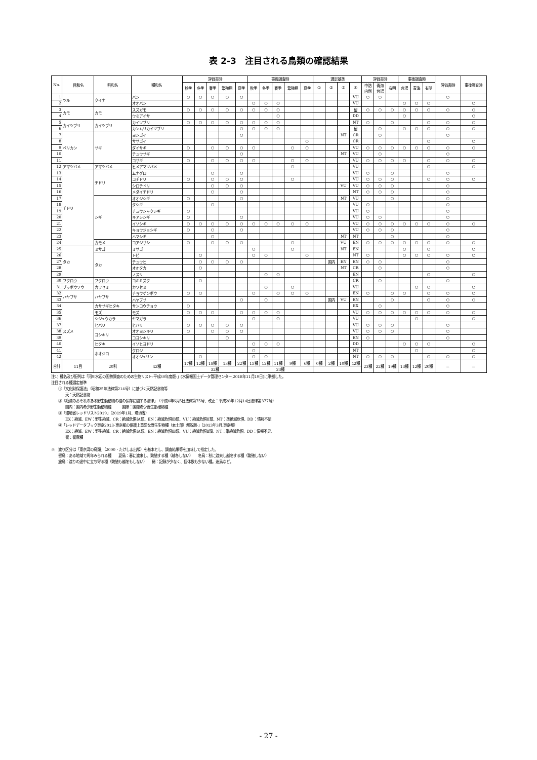表 2-3　注目される鳥類の確認結果
| No. | 目和名 | 科和名 | 種和名 | 評価書時 | | | | | 事後調査時 | | | | | 選定基準 | | | | 評価書時 | | | 事後調査時 | | | 評価書時 | 事後調査時 |
| --- | --- | --- | --- | --- | --- | --- | --- | --- | --- | --- | --- | --- | --- | --- | --- | --- | --- | --- | --- | --- | --- | --- | --- | --- | --- |
| | | | | 秋季 | 冬季 | 春季 | 繁殖期 | 夏季 | 秋季 | 冬季 | 春季 | 繁殖期 | 夏季 | ① | ② | ③ | ④ | 中防 内側 | 青海 台場 | 有明 | 台場 | 青海 | 有明 | | |
| 1 | ツル | クイナ | バン | ○ | ○ | ○ | ○ | ○ | | | | | | | | | VU | ○ | ○ | | | | | ○ | |
| 2 | | | オオバン | | | | | | ○ | ○ | ○ | | | | | | VU | | | | ○ | ○ | ○ | | ○ |
| 3 | カモ | カモ | スズガモ | ○ | ○ | ○ | ○ | ○ | ○ | ○ | ○ | | | | | | 留 | ○ | ○ | ○ | ○ | ○ | ○ | ○ | ○ |
| 4 | | | ウミアイサ | | | | | | | | ○ | | | | | | DD | | | | ○ | | | | ○ |
| 5 | カイツブリ | カイツブリ | カイツブリ | ○ | ○ | ○ | ○ | ○ | ○ | ○ | ○ | | | | | | NT | ○ | | ○ | | | ○ | ○ | ○ |
| 6 | | | カンムリカイツブリ | | | | | ○ | ○ | ○ | ○ | | | | | | 留 | | ○ | | ○ | ○ | ○ | ○ | ○ |
| 7 | ペリカン | サギ | ヨシゴイ | | | | | ○ | | | | | | | | NT | CR | | ○ | | | | | ○ | |
| 8 | | | ササゴイ | | | | | | | | | | ○ | | | | CR | | | | | | ○ | | ○ |
| 9 | | | ダイサギ | ○ | | ○ | ○ | ○ | ○ | | | ○ | ○ | | | | VU | ○ | ○ | ○ | ○ | ○ | ○ | ○ | ○ |
| 10 | | | チュウサギ | | | | | ○ | | | | | | | | NT | VU | | ○ | | | | | ○ | |
| 11 | | | コサギ | ○ | | ○ | ○ | ○ | ○ | | | ○ | ○ | | | | VU | ○ | ○ | ○ | ○ | | ○ | ○ | ○ |
| 12 | アマツバメ | アマツバメ | ヒメアマツバメ | | | | | | | | | ○ | | | | | VU | | | | | | ○ | | ○ |
| 13 | チドリ | チドリ | ムナグロ | | | ○ | | ○ | | | | | | | | | VU | ○ | | ○ | | | | ○ | |
| 14 | | | コチドリ | ○ | | ○ | ○ | ○ | | | | ○ | | | | | VU | ○ | ○ | ○ | | | ○ | ○ | ○ |
| 15 | | | シロチドリ | | | ○ | ○ | ○ | | | | | | | | VU | VU | ○ | ○ | ○ | | | | ○ | |
| 16 | | | メダイチドリ | | | ○ | | ○ | | | | | | | | | NT | ○ | ○ | ○ | | | | ○ | |
| 17 | | シギ | オオジシギ | ○ | | | | ○ | | | | | | | | NT | VU | | | ○ | | | | ○ | |
| 18 | | | タシギ | | | ○ | | | | | | | | | | | VU | ○ | | | | | | ○ | |
| 19 | | | チュウシャクシギ | ○ | | | | | | | | | | | | | VU | ○ | | | | | | ○ | |
| 20 | | | キアシシギ | ○ | | | | ○ | | | | | | | | | VU | ○ | ○ | | | | | ○ | |
| 21 | | | イソシギ | ○ | ○ | ○ | ○ | ○ | ○ | ○ | ○ | ○ | ○ | | | | VU | ○ | ○ | ○ | ○ | ○ | ○ | ○ | ○ |
| 22 | | | キョウジョシギ | ○ | | ○ | | ○ | | | | | | | | | VU | ○ | ○ | ○ | | | | ○ | |
| 23 | | | ハマシギ | | | ○ | | | | | | | | | | NT | NT | | | ○ | | | | ○ | |
| 24 | | カモメ | コアジサシ | ○ | | ○ | ○ | ○ | | | | ○ | | | | VU | EN | ○ | ○ | ○ | ○ | ○ | ○ | ○ | ○ |
| 25 | タカ | ミサゴ | ミサゴ | | | | | | ○ | | | ○ | | | | NT | EN | | | | ○ | | ○ | | ○ |
| 26 | | タカ | トビ | | ○ | | | | ○ | ○ | | | ○ | | | | NT | ○ | | | ○ | ○ | ○ | ○ | ○ |
| 27 | | | チュウヒ | | ○ | ○ | ○ | ○ | | | | | | | 国内 | EN | EN | ○ | ○ | | | | | ○ | |
| 28 | | | オオタカ | | ○ | | | | | | | | | | | NT | CR | | ○ | | | | | ○ | |
| 29 | | | ノスリ | | | | | | | ○ | ○ | | | | | | EN | | | | | | ○ | | ○ |
| 30 | フクロウ | フクロウ | コミミズク | | ○ | | | | | | | | | | | | CR | | ○ | | | | | ○ | |
| 31 | ブッポウソウ | カワセミ | カワセミ | | | | | | | ○ | | ○ | | | | | VU | | | | | ○ | ○ | | ○ |
| 32 | ハヤブサ | ハヤブサ | チョウゲンボウ | ○ | ○ | | | | ○ | | ○ | ○ | ○ | | | | EN | ○ | | ○ | ○ | | ○ | ○ | ○ |
| 33 | | | ハヤブサ | | | | | ○ | | ○ | | | | | 国内 | VU | EN | | | ○ | | | ○ | ○ | ○ |
| 34 | スズメ | カササギヒタキ | サンコウチョウ | ○ | | | | | | | | | | | | | EX | | ○ | | | | | ○ | |
| 35 | | モズ | モズ | ○ | ○ | ○ | | ○ | ○ | ○ | ○ | | | | | | VU | ○ | ○ | ○ | ○ | ○ | ○ | ○ | ○ |
| 36 | | シジュウカラ | ヤマガラ | | | | | | ○ | | ○ | | | | | | VU | | | | | ○ | | | ○ |
| 37 | | ヒバリ | ヒバリ | ○ | ○ | ○ | ○ | ○ | | | | | | | | | VU | ○ | ○ | ○ | | | | ○ | |
| 38 | | ヨシキリ | オオヨシキリ | ○ | | ○ | ○ | ○ | | | | | | | | | VU | ○ | ○ | ○ | | | | ○ | |
| 39 | | | コヨシキリ | | | | ○ | | | | | | | | | | EN | ○ | | | | | | ○ | |
| 40 | | ヒタキ | イソヒヨドリ | | | | | | ○ | ○ | ○ | | | | | | DD | | | | ○ | ○ | ○ | | ○ |
| 41 | | ホオジロ | クロジ | | | | | | ○ | | | | | | | | NT | | | | | ○ | | | ○ |
| 42 | | | オオジュリン | | ○ | | | | ○ | ○ | | | | | | | NT | ○ | ○ | ○ | | | ○ | ○ | ○ |
| 合計 | 11目 | 20科 | 42種 | 17種 | 12種 | 18種 | 13種 | 22種 | 15種 | 12種 | 11種 | 9種 | 6種 | 0種 | 2種 | 10種 | 42種 | 23種 | 22種 | 19種 | 13種 | 12種 | 20種 | － | － |
| | | | | 32種 | | | | | 23種 | | | | | | | | | | | | | | | | |
注1) 種名及び配列は「河川水辺の国勢調査のための生物リスト-平成30年度版-」(水情報国土データ管理センター,2018年11月19日)に準拠した。
注目される種選定基準
①「文化財保護法」（昭和25年法律第214号）に基づく天然記念物等
天：天然記念物
②「絶滅のおそれのある野生動植物の種の保存に関する法律」　（平成4年6月5日法律第75号、改正：平成28年12月14日法律第377号）
国内：国内希少野生動植物種　　　国際：国際希少野生動植物種
③「環境省レッドリスト2019」（2019年1月、環境省）
EX：絶滅、EW：野生絶滅、CR：絶滅危惧IA類、EN：絶滅危惧IB類、VU：絶滅危惧II類、NT：準絶滅危惧、DD：情報不足
④「レッドデータブック東京2013-東京都の保護上重要な野生生物種（本土部）解説版-」（2013年3月,東京都）
EX：絶滅、EW：野生絶滅、CR：絶滅危惧ⅠA類、EN：絶滅危惧ⅠB類、VU：絶滅危惧Ⅱ類、NT：準絶滅危惧、DD：情報不足、
留：留意種
※　渡り区分は「東京湾の鳥類」（2000・たけしま出版）を基本とし、調査結果等を加味して推定した。
留鳥：ある地域で周年みられる種　　夏鳥：春に渡来し、繁殖する種（越冬しない）　　冬鳥：秋に渡来し越冬する種（繁殖しない）
旅鳥：渡りの途中に立ち寄る種（繁殖も越冬もしない）　　稀：記録が少なく、個体数も少ない種。迷鳥など。
- 27 -